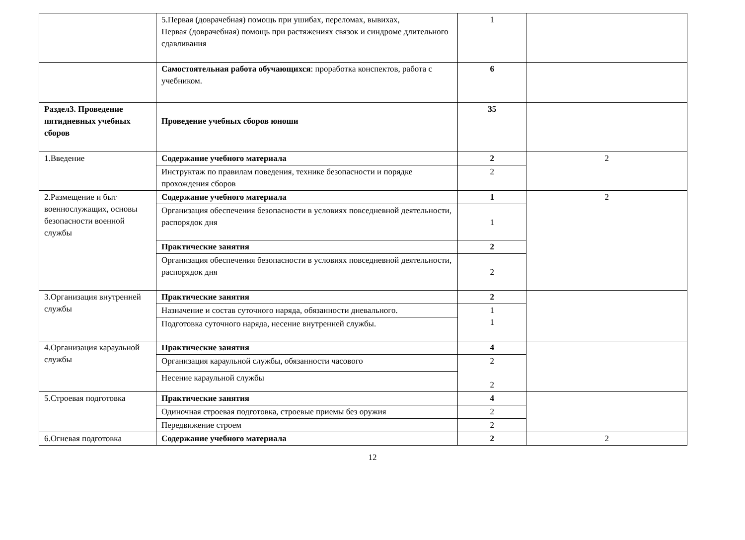| | 5.Первая (доврачебная) помощь при ушибах, переломах, вывихах, Первая (доврачебная) помощь при растяжениях связок и синдроме длительного сдавливания | 1 | |
| | Самостоятельная работа обучающихся : проработка конспектов, работа с учебником. | 6 | |
| Раздел3. Проведение пятидневных учебных сборов | Проведение учебных сборов юноши | 35 | |
| 1.Введение | Содержание учебного материала | 2 | 2 |
| | Инструктаж по правилам поведения, технике безопасности и порядке прохождения сборов | 2 | |
| 2.Размещение и быт военнослужащих, основы безопасности военной службы | Содержание учебного материала | 1 | 2 |
| | Организация обеспечения безопасности в условиях повседневной деятельности, распорядок дня | 1 | |
| | Практические занятия | 2 | |
| | Организация обеспечения безопасности в условиях повседневной деятельности, распорядок дня | 2 | |
| 3.Организация внутренней службы | Практические занятия | 2 | |
| | Назначение и состав суточного наряда, обязанности дневального. | 1 1 | |
| | Подготовка суточного наряда, несение внутренней службы. | | |
| 4.Организация караульной службы | Практические занятия | 4 | |
| | Организация караульной службы, обязанности часового | 2 2 | |
| | Несение караульной службы | | |
| 5.Строевая подготовка | Практические занятия | 4 | |
| | Одиночная строевая подготовка, строевые приемы без оружия | 2 | |
| | Передвижение строем | 2 | |
| 6.Огневая подготовка | Содержание учебного материала | 2 | 2 |
12